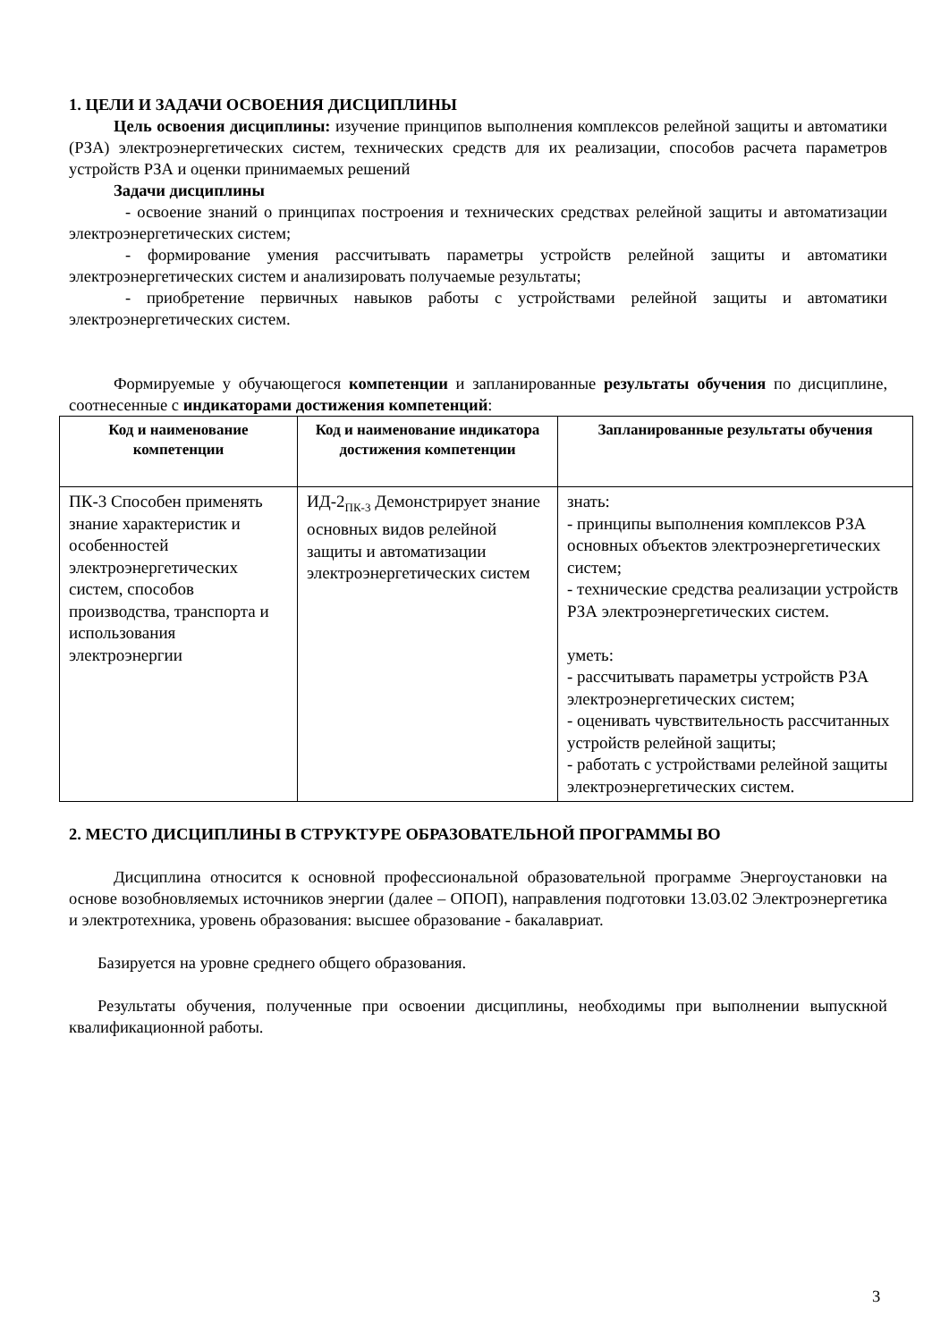1. ЦЕЛИ И ЗАДАЧИ ОСВОЕНИЯ ДИСЦИПЛИНЫ
Цель освоения дисциплины: изучение принципов выполнения комплексов релейной защиты и автоматики (РЗА) электроэнергетических систем, технических средств для их реализации, способов расчета параметров устройств РЗА и оценки принимаемых решений
Задачи дисциплины
- освоение знаний о принципах построения и технических средствах релейной защиты и автоматизации электроэнергетических систем;
- формирование умения рассчитывать параметры устройств релейной защиты и автоматики электроэнергетических систем и анализировать получаемые результаты;
- приобретение первичных навыков работы с устройствами релейной защиты и автоматики электроэнергетических систем.
Формируемые у обучающегося компетенции и запланированные результаты обучения по дисциплине, соотнесенные с индикаторами достижения компетенций:
| Код и наименование компетенции | Код и наименование индикатора достижения компетенции | Запланированные результаты обучения |
| --- | --- | --- |
| ПК-3 Способен применять знание характеристик и особенностей электроэнергетических систем, способов производства, транспорта и использования электроэнергии | ИД-2<sub>ПК-3</sub> Демонстрирует знание основных видов релейной защиты и автоматизации электроэнергетических систем | знать: - принципы выполнения комплексов РЗА основных объектов электроэнергетических систем; - технические средства реализации устройств РЗА электроэнергетических систем. уметь: - рассчитывать параметры устройств РЗА электроэнергетических систем; - оценивать чувствительность рассчитанных устройств релейной защиты; - работать с устройствами релейной защиты электроэнергетических систем. |
2. МЕСТО ДИСЦИПЛИНЫ В СТРУКТУРЕ ОБРАЗОВАТЕЛЬНОЙ ПРОГРАММЫ ВО
Дисциплина относится к основной профессиональной образовательной программе Энергоустановки на основе возобновляемых источников энергии (далее – ОПОП), направления подготовки 13.03.02 Электроэнергетика и электротехника, уровень образования: высшее образование - бакалавриат.
Базируется на уровне среднего общего образования.
Результаты обучения, полученные при освоении дисциплины, необходимы при выполнении выпускной квалификационной работы.
3